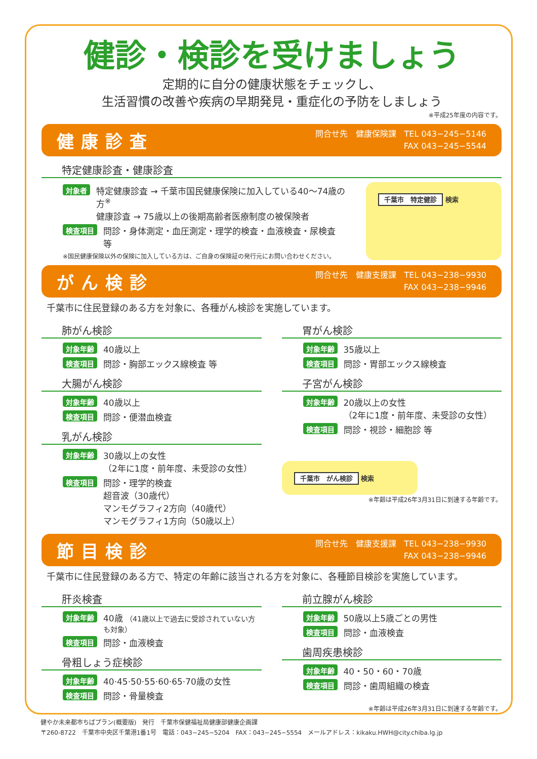健診・検診を受けましょう
定期的に自分の健康状態をチェックし、
生活習慣の改善や疾病の早期発見・重症化の予防をしましょう
※平成25年度の内容です。
健康診査 問合せ先　健康保険課　TEL 043−245−5146
FAX 043−245−5544
特定健康診査・健康診査
対象者 特定健康診査 → 千葉市国民健康保険に加入している40〜74歳の方<sup>※</sup>
健康診査 → 75歳以上の後期高齢者医療制度の被保険者
検査項目 問診・身体測定・血圧測定・理学的検査・血液検査・尿検査 等
※国民健康保険以外の保険に加入している方は、ご自身の保険証の発行元にお問い合わせください。
千葉市　特定健診 検索
がん検診 問合せ先　健康支援課　TEL 043−238−9930
FAX 043−238−9946
千葉市に住民登録のある方を対象に、各種がん検診を実施しています。
肺がん検診
対象年齢 40歳以上
検査項目 問診・胸部エックス線検査 等
大腸がん検診
対象年齢 40歳以上
検査項目 問診・便潜血検査
乳がん検診
対象年齢 30歳以上の女性
（2年に1度・前年度、未受診の女性）
検査項目 問診・理学的検査
超音波（30歳代）
マンモグラフィ2方向（40歳代）
マンモグラフィ1方向（50歳以上）
胃がん検診
対象年齢 35歳以上
検査項目 問診・胃部エックス線検査
子宮がん検診
対象年齢 20歳以上の女性
（2年に1度・前年度、未受診の女性）
検査項目 問診・視診・細胞診 等
千葉市　がん検診 検索
※年齢は平成26年3月31日に到達する年齢です。
節目検診 問合せ先　健康支援課　TEL 043−238−9930
FAX 043−238−9946
千葉市に住民登録のある方で、特定の年齢に該当される方を対象に、各種節目検診を実施しています。
肝炎検査
対象年齢 40歳 （41歳以上で過去に受診されていない方も対象）
検査項目 問診・血液検査
骨粗しょう症検診
対象年齢 40·45·50·55·60·65·70歳の女性
検査項目 問診・骨量検査
前立腺がん検診
対象年齢 50歳以上5歳ごとの男性
検査項目 問診・血液検査
歯周疾患検診
対象年齢 40・50・60・70歳
検査項目 問診・歯周組織の検査
※年齢は平成26年3月31日に到達する年齢です。
健やか未来都市ちばプラン(概要版)　発行　千葉市保健福祉局健康部健康企画課
〒260-8722　千葉市中央区千葉港1番1号　電話：043−245−5204　FAX：043−245−5554　メールアドレス：kikaku.HWH@city.chiba.lg.jp